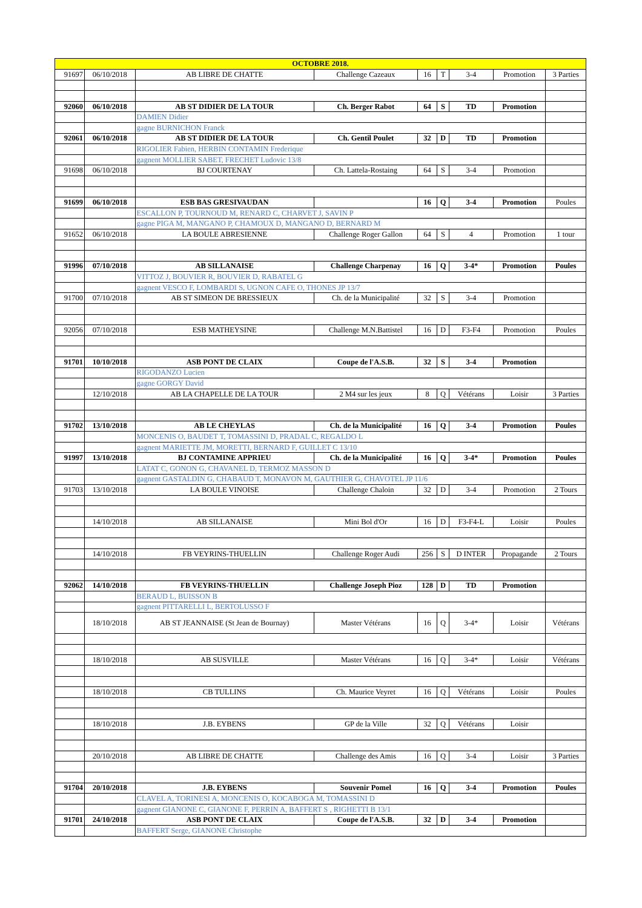| OCTOBRE 2018. | | | | | | | | |
| --- | --- | --- | --- | --- | --- | --- | --- | --- |
| 91697 | 06/10/2018 | AB LIBRE DE CHATTE | Challenge Cazeaux | 16 | T | 3-4 | Promotion | 3 Parties |
| 92060 | 06/10/2018 | AB ST DIDIER DE LA TOUR | Ch. Berger Rabot | 64 | S | TD | Promotion | |
| | | DAMIEN Didier | | | | | | |
| | | gagne BURNICHON Franck | | | | | | |
| 92061 | 06/10/2018 | AB ST DIDIER DE LA TOUR | Ch. Gentil Poulet | 32 | D | TD | Promotion | |
| | | RIGOLIER Fabien, HERBIN CONTAMIN Frederique | | | | | | |
| | | gagnent MOLLIER SABET, FRECHET Ludovic 13/8 | | | | | | |
| 91698 | 06/10/2018 | BJ COURTENAY | Ch. Lattela-Rostaing | 64 | S | 3-4 | Promotion | |
| 91699 | 06/10/2018 | ESB BAS GRESIVAUDAN | | 16 | Q | 3-4 | Promotion | Poules |
| | | ESCALLON P, TOURNOUD M, RENARD C, CHARVET J, SAVIN P | | | | | | |
| | | gagne PIGA M, MANGANO P, CHAMOUX D, MANGANO D, BERNARD M | | | | | | |
| 91652 | 06/10/2018 | LA BOULE ABRESIENNE | Challenge Roger Gallon | 64 | S | 4 | Promotion | 1 tour |
| 91996 | 07/10/2018 | AB SILLANAISE | Challenge Charpenay | 16 | Q | 3-4* | Promotion | Poules |
| | | VITTOZ J, BOUVIER R, BOUVIER D, RABATEL G | | | | | | |
| | | gagnent VESCO F, LOMBARDI S, UGNON CAFE O, THONES JP 13/7 | | | | | | |
| 91700 | 07/10/2018 | AB ST SIMEON DE BRESSIEUX | Ch. de la Municipalité | 32 | S | 3-4 | Promotion | |
| 92056 | 07/10/2018 | ESB MATHEYSINE | Challenge M.N.Battistel | 16 | D | F3-F4 | Promotion | Poules |
| 91701 | 10/10/2018 | ASB PONT DE CLAIX | Coupe de l'A.S.B. | 32 | S | 3-4 | Promotion | |
| | | RIGODANZO Lucien | | | | | | |
| | | gagne GORGY David | | | | | | |
| | 12/10/2018 | AB LA CHAPELLE DE LA TOUR | 2 M4 sur les jeux | 8 | Q | Vétérans | Loisir | 3 Parties |
| 91702 | 13/10/2018 | AB LE CHEYLAS | Ch. de la Municipalité | 16 | Q | 3-4 | Promotion | Poules |
| | | MONCENIS O, BAUDET T, TOMASSINI D, PRADAL C, REGALDO L | | | | | | |
| | | gagnent MARIETTE JM, MORETTI, BERNARD F, GUILLET C 13/10 | | | | | | |
| 91997 | 13/10/2018 | BJ CONTAMINE APPRIEU | Ch. de la Municipalité | 16 | Q | 3-4* | Promotion | Poules |
| | | LATAT C, GONON G, CHAVANEL D, TERMOZ MASSON D | | | | | | |
| | | gagnent GASTALDIN G, CHABAUD T, MONAVON M, GAUTHIER G, CHAVOTEL JP 11/6 | | | | | | |
| 91703 | 13/10/2018 | LA BOULE VINOISE | Challenge Chaloin | 32 | D | 3-4 | Promotion | 2 Tours |
| | 14/10/2018 | AB SILLANAISE | Mini Bol d'Or | 16 | D | F3-F4-L | Loisir | Poules |
| | 14/10/2018 | FB VEYRINS-THUELLIN | Challenge Roger Audi | 256 | S | D INTER | Propagande | 2 Tours |
| 92062 | 14/10/2018 | FB VEYRINS-THUELLIN | Challenge Joseph Pioz | 128 | D | TD | Promotion | |
| | | BERAUD L, BUISSON B | | | | | | |
| | | gagnent PITTARELLI L, BERTOLUSSO F | | | | | | |
| | 18/10/2018 | AB ST JEANNAISE (St Jean de Bournay) | Master Vétérans | 16 | Q | 3-4* | Loisir | Vétérans |
| | 18/10/2018 | AB SUSVILLE | Master Vétérans | 16 | Q | 3-4* | Loisir | Vétérans |
| | 18/10/2018 | CB TULLINS | Ch. Maurice Veyret | 16 | Q | Vétérans | Loisir | Poules |
| | 18/10/2018 | J.B. EYBENS | GP de la Ville | 32 | Q | Vétérans | Loisir | |
| | 20/10/2018 | AB LIBRE DE CHATTE | Challenge des Amis | 16 | Q | 3-4 | Loisir | 3 Parties |
| 91704 | 20/10/2018 | J.B. EYBENS | Souvenir Pomel | 16 | Q | 3-4 | Promotion | Poules |
| | | CLAVEL A, TORINESI A, MONCENIS O, KOCABOGA M, TOMASSINI D | | | | | | |
| | | gagnent GIANONE C, GIANONE F, PERRIN A, BAFFERT S , RIGHETTI B 13/1 | | | | | | |
| 91701 | 24/10/2018 | ASB PONT DE CLAIX | Coupe de l'A.S.B. | 32 | D | 3-4 | Promotion | |
| | | BAFFERT Serge, GIANONE Christophe | | | | | | |